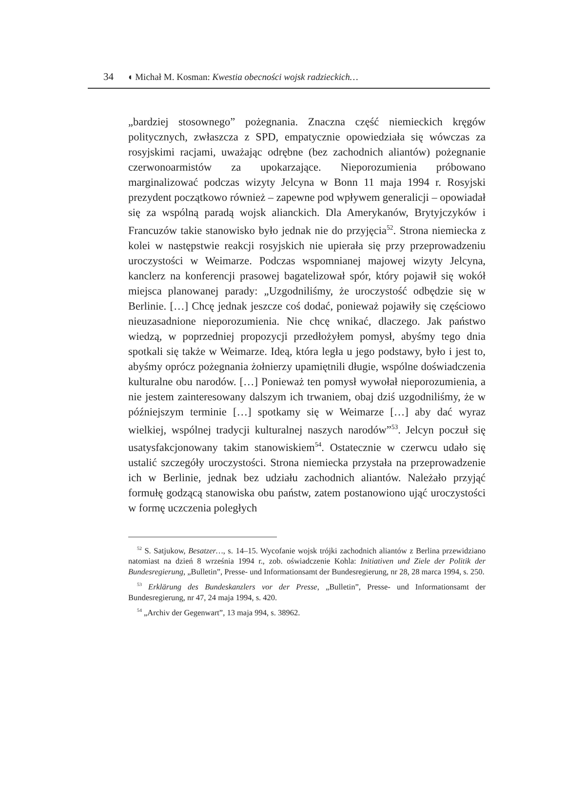34 ◖ Michał M. Kosman: Kwestia obecności wojsk radzieckich…
„bardziej stosownego” pożegnania. Znaczna część niemieckich kręgów politycznych, zwłaszcza z SPD, empatycznie opowiedziała się wówczas za rosyjskimi racjami, uważając odrębne (bez zachodnich aliantów) pożegnanie czerwonoarmistów za upokarzające. Nieporozumienia próbowano marginalizować podczas wizyty Jelcyna w Bonn 11 maja 1994 r. Rosyjski prezydent początkowo również – zapewne pod wpływem generalicji – opowiadał się za wspólną paradą wojsk alianckich. Dla Amerykanów, Brytyjczyków i Francuzów takie stanowisko było jednak nie do przyjęcia<sup>52</sup>. Strona niemiecka z kolei w następstwie reakcji rosyjskich nie upierała się przy przeprowadzeniu uroczystości w Weimarze. Podczas wspomnianej majowej wizyty Jelcyna, kanclerz na konferencji prasowej bagatelizował spór, który pojawił się wokół miejsca planowanej parady: „Uzgodniliśmy, że uroczystość odbędzie się w Berlinie. […] Chcę jednak jeszcze coś dodać, ponieważ pojawiły się częściowo nieuzasadnione nieporozumienia. Nie chcę wnikać, dlaczego. Jak państwo wiedzą, w poprzedniej propozycji przedłożyłem pomysł, abyśmy tego dnia spotkali się także w Weimarze. Ideą, która legła u jego podstawy, było i jest to, abyśmy oprócz pożegnania żołnierzy upamiętnili długie, wspólne doświadczenia kulturalne obu narodów. […] Ponieważ ten pomysł wywołał nieporozumienia, a nie jestem zainteresowany dalszym ich trwaniem, obaj dziś uzgodniliśmy, że w późniejszym terminie […] spotkamy się w Weimarze […] aby dać wyraz wielkiej, wspólnej tradycji kulturalnej naszych narodów”<sup>53</sup>. Jelcyn poczuł się usatysfakcjonowany takim stanowiskiem<sup>54</sup>. Ostatecznie w czerwcu udało się ustalić szczegóły uroczystości. Strona niemiecka przystała na przeprowadzenie ich w Berlinie, jednak bez udziału zachodnich aliantów. Należało przyjąć formułę godzącą stanowiska obu państw, zatem postanowiono ująć uroczystości w formę uczczenia poległych
<sup>52</sup> S. Satjukow, Besatzer…, s. 14–15. Wycofanie wojsk trójki zachodnich aliantów z Berlina przewidziano natomiast na dzień 8 września 1994 r., zob. oświadczenie Kohla: Initiativen und Ziele der Politik der Bundesregierung, „Bulletin”, Presse- und Informationsamt der Bundesregierung, nr 28, 28 marca 1994, s. 250.
<sup>53</sup> Erklärung des Bundeskanzlers vor der Presse, „Bulletin”, Presse- und Informationsamt der Bundesregierung, nr 47, 24 maja 1994, s. 420.
<sup>54</sup> „Archiv der Gegenwart”, 13 maja 994, s. 38962.